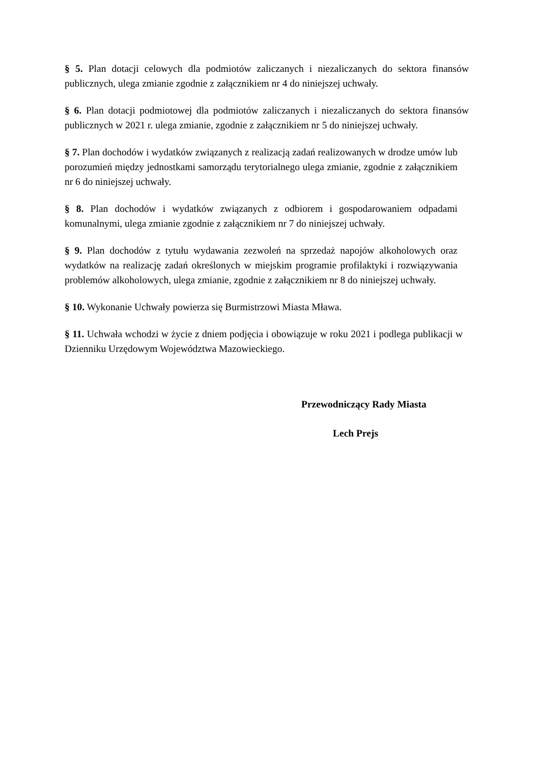§ 5. Plan dotacji celowych dla podmiotów zaliczanych i niezaliczanych do sektora finansów publicznych, ulega zmianie zgodnie z załącznikiem nr 4 do niniejszej uchwały.
§ 6. Plan dotacji podmiotowej dla podmiotów zaliczanych i niezaliczanych do sektora finansów publicznych w 2021 r. ulega zmianie, zgodnie z załącznikiem nr 5 do niniejszej uchwały.
§ 7. Plan dochodów i wydatków związanych z realizacją zadań realizowanych w drodze umów lub porozumień między jednostkami samorządu terytorialnego ulega zmianie, zgodnie z załącznikiem nr 6 do niniejszej uchwały.
§ 8. Plan dochodów i wydatków związanych z odbiorem i gospodarowaniem odpadami komunalnymi, ulega zmianie zgodnie z załącznikiem nr 7 do niniejszej uchwały.
§ 9. Plan dochodów z tytułu wydawania zezwoleń na sprzedaż napojów alkoholowych oraz wydatków na realizację zadań określonych w miejskim programie profilaktyki i rozwiązywania problemów alkoholowych, ulega zmianie, zgodnie z załącznikiem nr 8 do niniejszej uchwały.
§ 10. Wykonanie Uchwały powierza się Burmistrzowi Miasta Mława.
§ 11. Uchwała wchodzi w życie z dniem podjęcia i obowiązuje w roku 2021 i podlega publikacji w Dzienniku Urzędowym Województwa Mazowieckiego.
Przewodniczący Rady Miasta
Lech Prejs